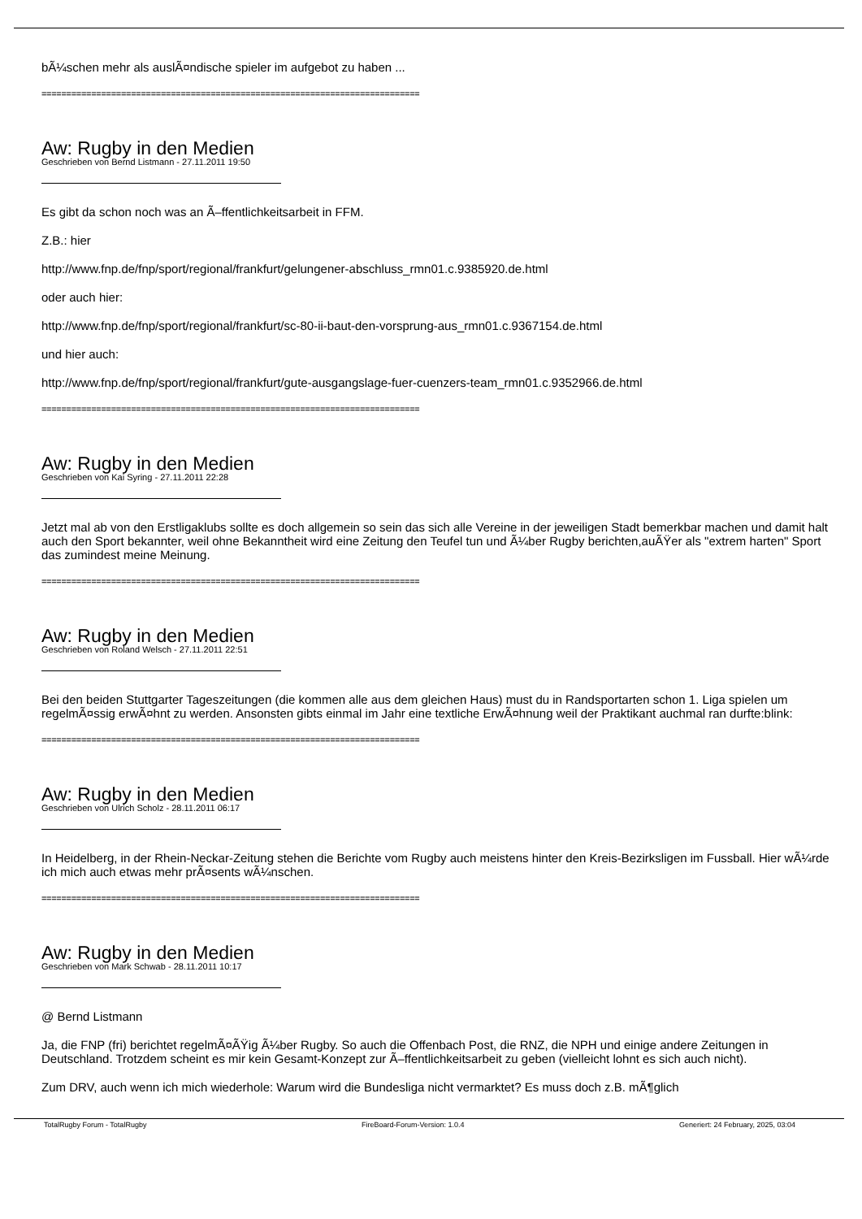bÃ¼schen mehr als auslÃ¤ndische spieler im aufgebot zu haben ...
============================================================================
Aw: Rugby in den Medien
Geschrieben von Bernd Listmann - 27.11.2011 19:50
Es gibt da schon noch was an Ã–ffentlichkeitsarbeit in FFM.
Z.B.: hier
http://www.fnp.de/fnp/sport/regional/frankfurt/gelungener-abschluss_rmn01.c.9385920.de.html
oder auch hier:
http://www.fnp.de/fnp/sport/regional/frankfurt/sc-80-ii-baut-den-vorsprung-aus_rmn01.c.9367154.de.html
und hier auch:
http://www.fnp.de/fnp/sport/regional/frankfurt/gute-ausgangslage-fuer-cuenzers-team_rmn01.c.9352966.de.html
============================================================================
Aw: Rugby in den Medien
Geschrieben von Kai Syring - 27.11.2011 22:28
Jetzt mal ab von den Erstligaklubs sollte es doch allgemein so sein das sich alle Vereine in der jeweiligen Stadt bemerkbar machen und damit halt auch den Sport bekannter, weil ohne Bekanntheit wird eine Zeitung den Teufel tun und Ã¼ber Rugby berichten,auÃŸer als "extrem harten" Sport das zumindest meine Meinung.
============================================================================
Aw: Rugby in den Medien
Geschrieben von Roland Welsch - 27.11.2011 22:51
Bei den beiden Stuttgarter Tageszeitungen (die kommen alle aus dem gleichen Haus) must du in Randsportarten schon 1. Liga spielen um regelmÃ¤ssig erwÃ¤hnt zu werden. Ansonsten gibts einmal im Jahr eine textliche ErwÃ¤hnung weil der Praktikant auchmal ran durfte:blink:
============================================================================
Aw: Rugby in den Medien
Geschrieben von Ulrich Scholz - 28.11.2011 06:17
In Heidelberg, in der Rhein-Neckar-Zeitung stehen die Berichte vom Rugby auch meistens hinter den Kreis-Bezirksligen im Fussball. Hier wÃ¼rde ich mich auch etwas mehr prÃ¤sents wÃ¼nschen.
============================================================================
Aw: Rugby in den Medien
Geschrieben von Mark Schwab - 28.11.2011 10:17
@ Bernd Listmann
Ja, die FNP (fri) berichtet regelmÃ¤ÃŸig Ã¼ber Rugby. So auch die Offenbach Post, die RNZ, die NPH und einige andere Zeitungen in Deutschland. Trotzdem scheint es mir kein Gesamt-Konzept zur Ã–ffentlichkeitsarbeit zu geben (vielleicht lohnt es sich auch nicht).
Zum DRV, auch wenn ich mich wiederhole: Warum wird die Bundesliga nicht vermarktet? Es muss doch z.B. mÃ¶glich
TotalRugby Forum - TotalRugby FireBoard-Forum-Version: 1.0.4 Generiert: 24 February, 2025, 03:04